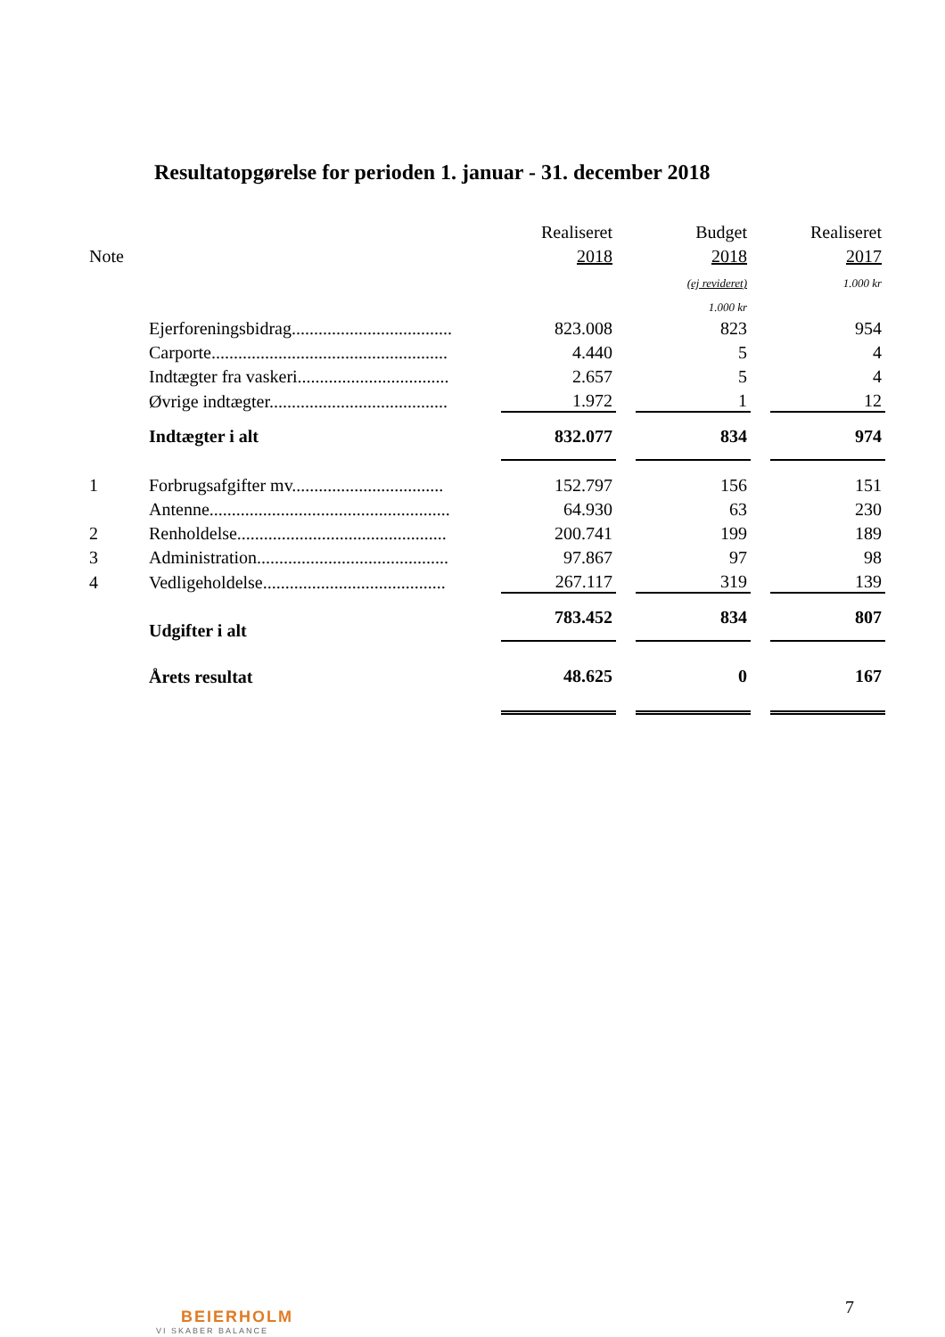Resultatopgørelse for perioden 1. januar - 31. december 2018
| | | Realiseret | | Budget | | Realiseret |
| Note | | 2018 | | 2018 | | 2017 |
| | | | | (ej revideret) | | 1.000 kr |
| | | | | 1.000 kr | | |
| | Ejerforeningsbidrag.................................... | 823.008 | | 823 | | 954 |
| | Carporte..................................................... | 4.440 | | 5 | | 4 |
| | Indtægter fra vaskeri.................................. | 2.657 | | 5 | | 4 |
| | Øvrige indtægter........................................ | 1.972 | | 1 | | 12 |
| | Indtægter i alt | 832.077 | | 834 | | 974 |
| 1 | Forbrugsafgifter mv.................................. | 152.797 | | 156 | | 151 |
| | Antenne...................................................... | 64.930 | | 63 | | 230 |
| 2 | Renholdelse............................................... | 200.741 | | 199 | | 189 |
| 3 | Administration........................................... | 97.867 | | 97 | | 98 |
| 4 | Vedligeholdelse......................................... | 267.117 | | 319 | | 139 |
| | Udgifter i alt | 783.452 | | 834 | | 807 |
| | Årets resultat | 48.625 | | 0 | | 167 |
7
BEIERHOLM
VI SKABER BALANCE